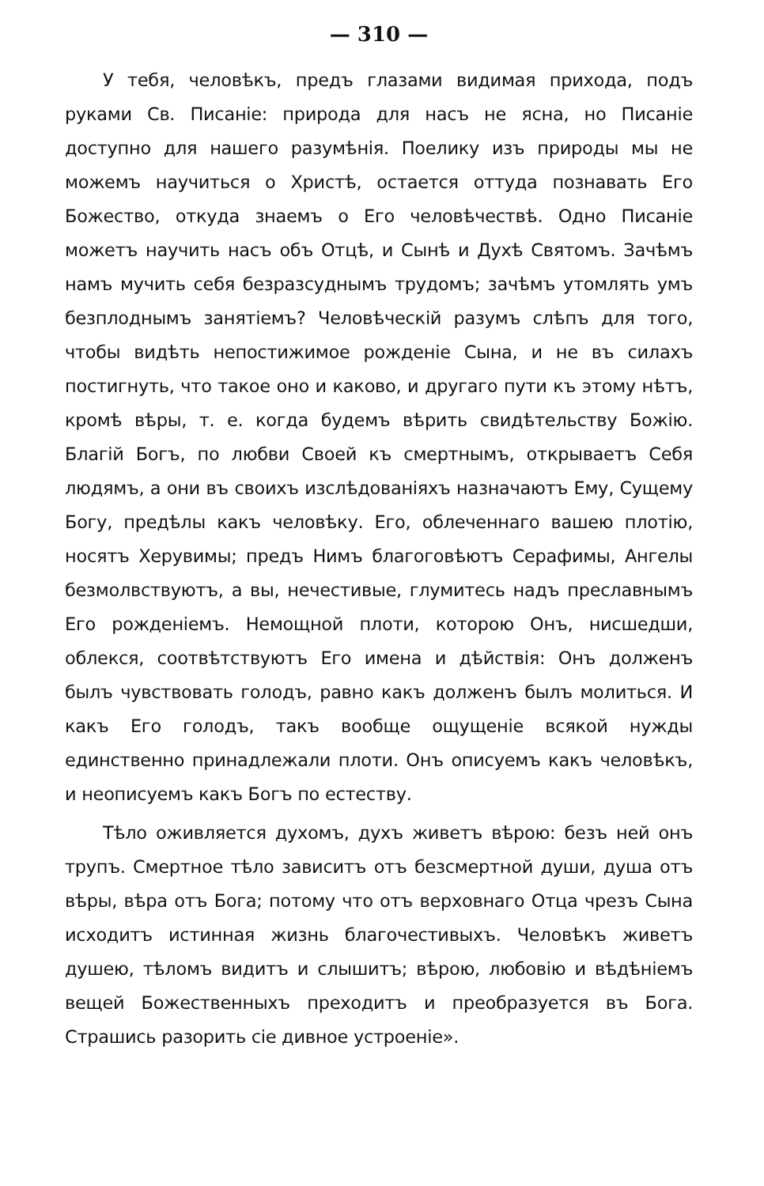— 310 —
У тебя, человѣкъ, предъ глазами видимая прихода, подъ руками Св. Писаніе: природа для насъ не ясна, но Писаніе доступно для нашего разумѣнія. Поелику изъ природы мы не можемъ научиться о Христѣ, остается оттуда познавать Его Божество, откуда знаемъ о Его человѣчествѣ. Одно Писаніе можетъ научить насъ объ Отцѣ, и Сынѣ и Духѣ Святомъ. Зачѣмъ намъ мучить себя безразсуднымъ трудомъ; зачѣмъ утомлять умъ безплоднымъ занятіемъ? Человѣческій разумъ слѣпъ для того, чтобы видѣть непостижимое рожденіе Сына, и не въ силахъ постигнуть, что такое оно и каково, и другаго пути къ этому нѣтъ, кромѣ вѣры, т. е. когда будемъ вѣрить свидѣтельству Божію. Благій Богъ, по любви Своей къ смертнымъ, открываетъ Себя людямъ, а они въ своихъ изслѣдованіяхъ назначаютъ Ему, Сущему Богу, предѣлы какъ человѣку. Его, облеченнаго вашею плотію, носятъ Херувимы; предъ Нимъ благоговѣютъ Серафимы, Ангелы безмолвствуютъ, а вы, нечестивые, глумитесь надъ преславнымъ Его рожденіемъ. Немощной плоти, которою Онъ, нисшедши, облекся, соотвѣтствуютъ Его имена и дѣйствія: Онъ долженъ былъ чувствовать голодъ, равно какъ долженъ былъ молиться. И какъ Его голодъ, такъ вообще ощущеніе всякой нужды единственно принадлежали плоти. Онъ описуемъ какъ человѣкъ, и неописуемъ какъ Богъ по естеству.
Тѣло оживляется духомъ, духъ живетъ вѣрою: безъ ней онъ трупъ. Смертное тѣло зависитъ отъ безсмертной души, душа отъ вѣры, вѣра отъ Бога; потому что отъ верховнаго Отца чрезъ Сына исходитъ истинная жизнь благочестивыхъ. Человѣкъ живетъ душею, тѣломъ видитъ и слышитъ; вѣрою, любовію и вѣдѣніемъ вещей Божественныхъ преходитъ и преобразуется въ Бога. Страшись разорить сіе дивное устроеніе».